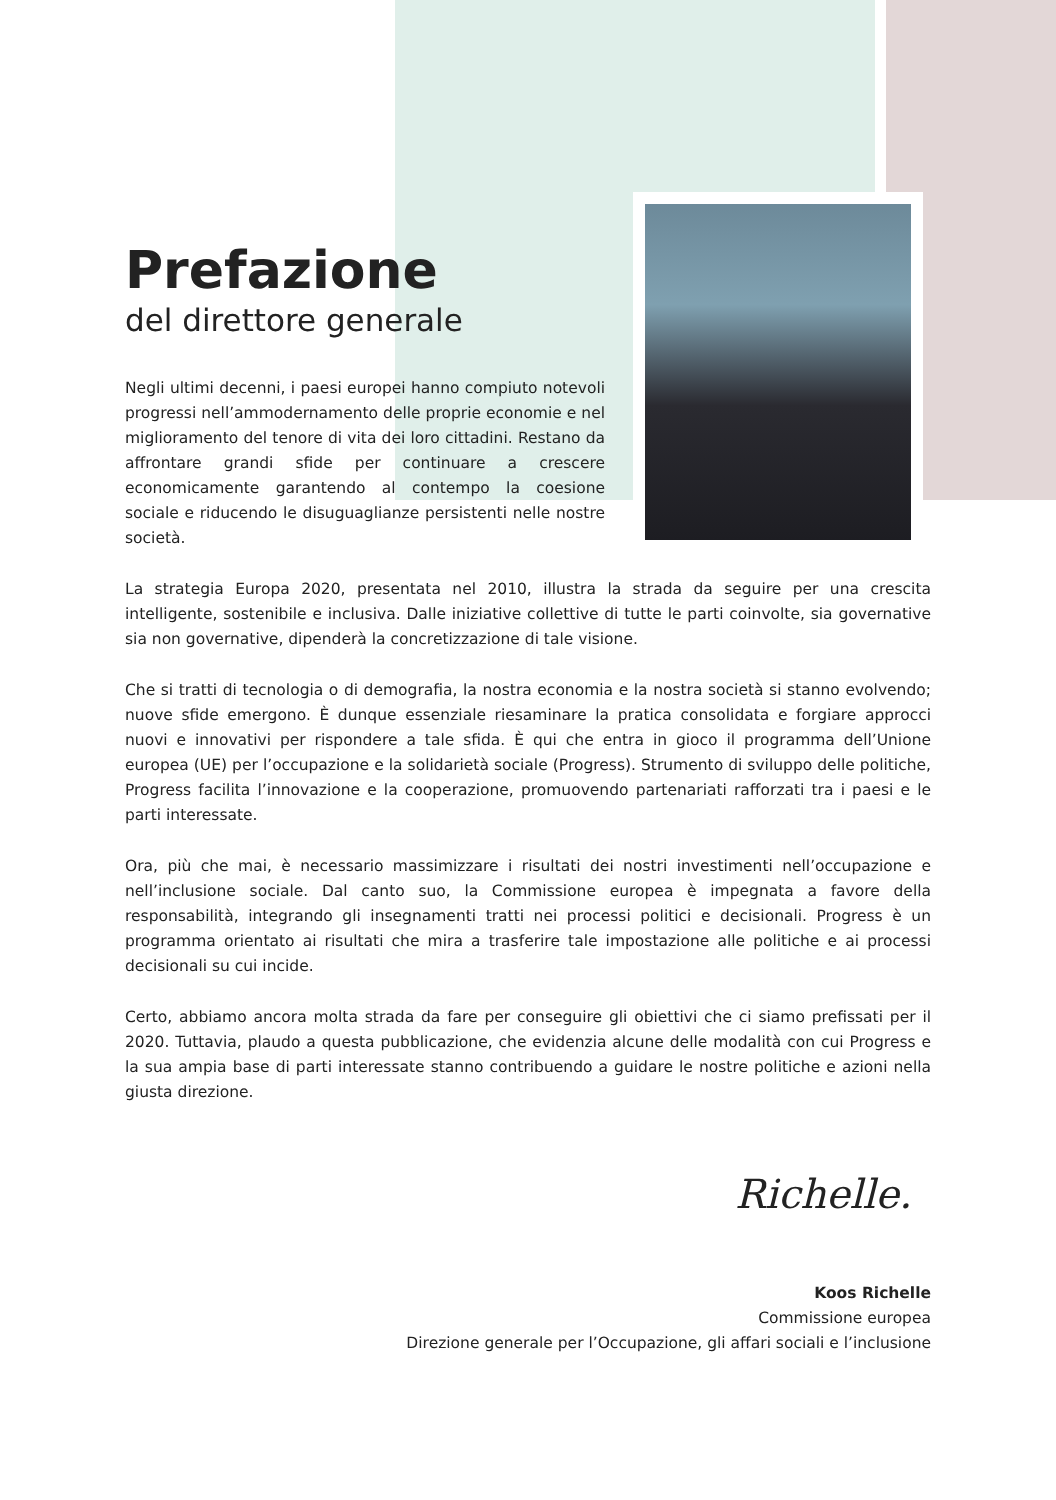Prefazione
del direttore generale
Negli ultimi decenni, i paesi europei hanno compiuto notevoli progressi nell’ammodernamento delle proprie economie e nel miglioramento del tenore di vita dei loro cittadini. Restano da affrontare grandi sfide per continuare a crescere economicamente garantendo al contempo la coesione sociale e riducendo le disuguaglianze persistenti nelle nostre società.
La strategia Europa 2020, presentata nel 2010, illustra la strada da seguire per una crescita intelligente, sostenibile e inclusiva. Dalle iniziative collettive di tutte le parti coinvolte, sia governative sia non governative, dipenderà la concretizzazione di tale visione.
Che si tratti di tecnologia o di demografia, la nostra economia e la nostra società si stanno evolvendo; nuove sfide emergono. È dunque essenziale riesaminare la pratica consolidata e forgiare approcci nuovi e innovativi per rispondere a tale sfida. È qui che entra in gioco il programma dell’Unione europea (UE) per l’occupazione e la solidarietà sociale (Progress). Strumento di sviluppo delle politiche, Progress facilita l’innovazione e la cooperazione, promuovendo partenariati rafforzati tra i paesi e le parti interessate.
Ora, più che mai, è necessario massimizzare i risultati dei nostri investimenti nell’occupazione e nell’inclusione sociale. Dal canto suo, la Commissione europea è impegnata a favore della responsabilità, integrando gli insegnamenti tratti nei processi politici e decisionali. Progress è un programma orientato ai risultati che mira a trasferire tale impostazione alle politiche e ai processi decisionali su cui incide.
Certo, abbiamo ancora molta strada da fare per conseguire gli obiettivi che ci siamo prefissati per il 2020. Tuttavia, plaudo a questa pubblicazione, che evidenzia alcune delle modalità con cui Progress e la sua ampia base di parti interessate stanno contribuendo a guidare le nostre politiche e azioni nella giusta direzione.
Richelle.
Koos Richelle
Commissione europea
Direzione generale per l’Occupazione, gli affari sociali e l’inclusione